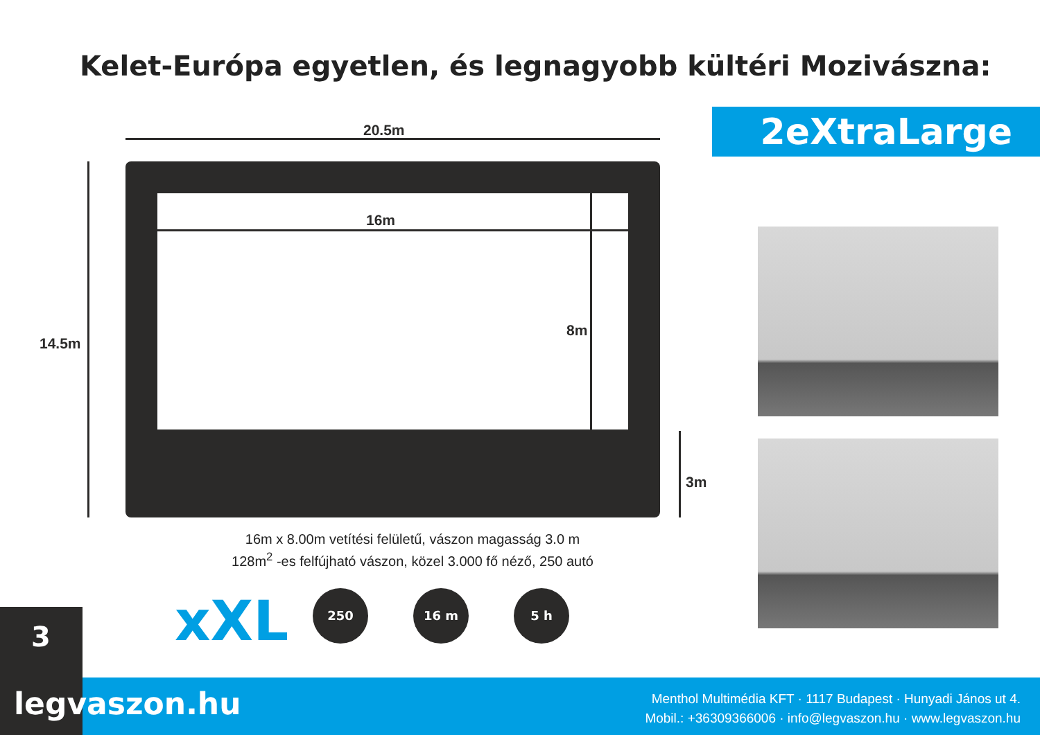Kelet-Európa egyetlen, és legnagyobb kültéri Mozivászna:
2eXtraLarge
20.5m
16m
8m
14.5m
3m
16m x 8.00m vetítési felületű, vászon magasság 3.0 m
128m<sup>2</sup> -es felfújható vászon, közel 3.000 fő néző, 250 autó
xXL 250 16 m 5 h
3
legvaszon.hu
Menthol Multimédia KFT · 1117 Budapest · Hunyadi János ut 4.
Mobil.: +36309366006 · info@legvaszon.hu · www.legvaszon.hu